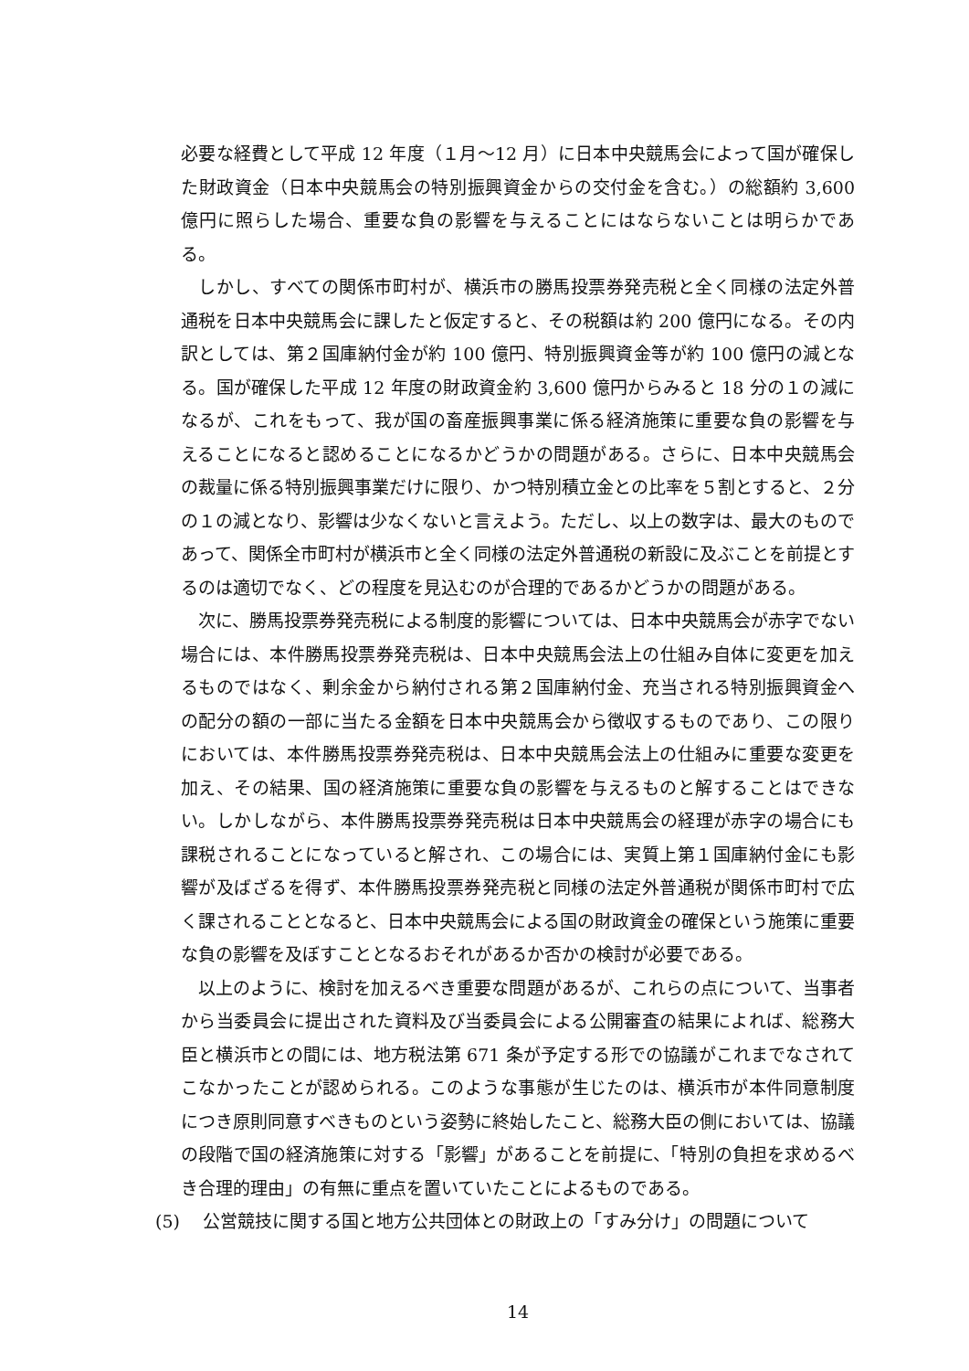必要な経費として平成 12 年度（１月～12 月）に日本中央競馬会によって国が確保した財政資金（日本中央競馬会の特別振興資金からの交付金を含む。）の総額約 3,600 億円に照らした場合、重要な負の影響を与えることにはならないことは明らかである。
しかし、すべての関係市町村が、横浜市の勝馬投票券発売税と全く同様の法定外普通税を日本中央競馬会に課したと仮定すると、その税額は約 200 億円になる。その内訳としては、第２国庫納付金が約 100 億円、特別振興資金等が約 100 億円の減となる。国が確保した平成 12 年度の財政資金約 3,600 億円からみると 18 分の１の減になるが、これをもって、我が国の畜産振興事業に係る経済施策に重要な負の影響を与えることになると認めることになるかどうかの問題がある。さらに、日本中央競馬会の裁量に係る特別振興事業だけに限り、かつ特別積立金との比率を５割とすると、２分の１の減となり、影響は少なくないと言えよう。ただし、以上の数字は、最大のものであって、関係全市町村が横浜市と全く同様の法定外普通税の新設に及ぶことを前提とするのは適切でなく、どの程度を見込むのが合理的であるかどうかの問題がある。
次に、勝馬投票券発売税による制度的影響については、日本中央競馬会が赤字でない場合には、本件勝馬投票券発売税は、日本中央競馬会法上の仕組み自体に変更を加えるものではなく、剰余金から納付される第２国庫納付金、充当される特別振興資金への配分の額の一部に当たる金額を日本中央競馬会から徴収するものであり、この限りにおいては、本件勝馬投票券発売税は、日本中央競馬会法上の仕組みに重要な変更を加え、その結果、国の経済施策に重要な負の影響を与えるものと解することはできない。しかしながら、本件勝馬投票券発売税は日本中央競馬会の経理が赤字の場合にも課税されることになっていると解され、この場合には、実質上第１国庫納付金にも影響が及ばざるを得ず、本件勝馬投票券発売税と同様の法定外普通税が関係市町村で広く課されることとなると、日本中央競馬会による国の財政資金の確保という施策に重要な負の影響を及ぼすこととなるおそれがあるか否かの検討が必要である。
以上のように、検討を加えるべき重要な問題があるが、これらの点について、当事者から当委員会に提出された資料及び当委員会による公開審査の結果によれば、総務大臣と横浜市との間には、地方税法第 671 条が予定する形での協議がこれまでなされてこなかったことが認められる。このような事態が生じたのは、横浜市が本件同意制度につき原則同意すべきものという姿勢に終始したこと、総務大臣の側においては、協議の段階で国の経済施策に対する「影響」があることを前提に、「特別の負担を求めるべき合理的理由」の有無に重点を置いていたことによるものである。
(5)　 公営競技に関する国と地方公共団体との財政上の「すみ分け」の問題について
14